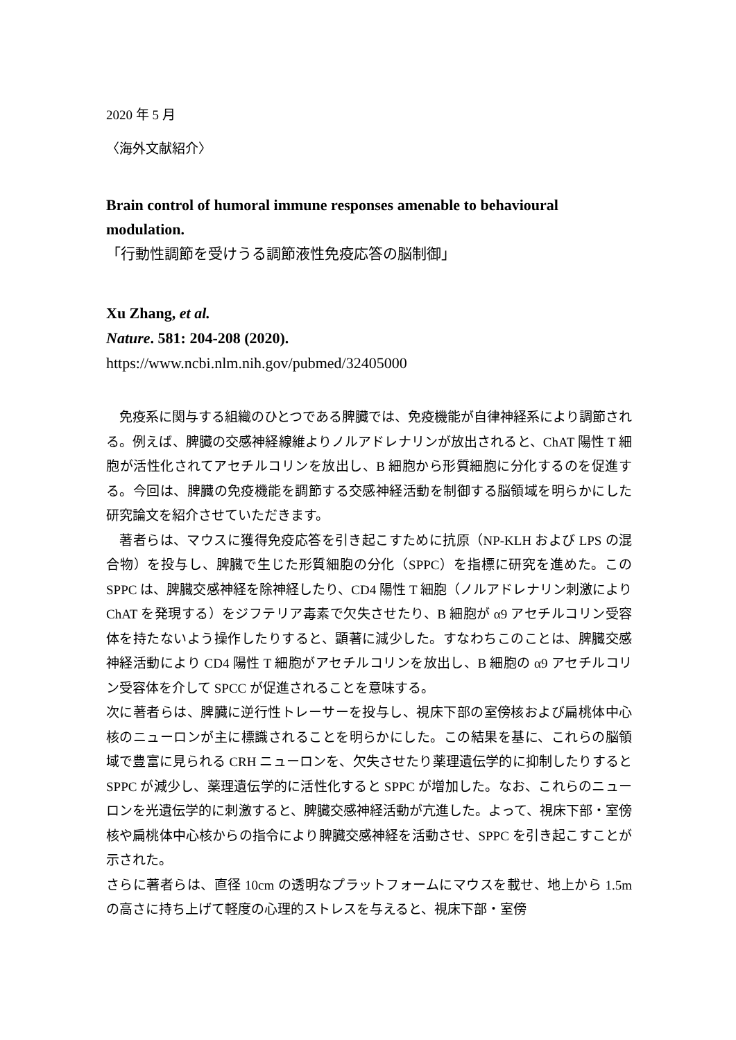2020 年 5 月
〈海外文献紹介〉
Brain control of humoral immune responses amenable to behavioural modulation.
「行動性調節を受けうる調節液性免疫応答の脳制御」
Xu Zhang, et al.
Nature. 581: 204-208 (2020).
https://www.ncbi.nlm.nih.gov/pubmed/32405000
　免疫系に関与する組織のひとつである脾臓では、免疫機能が自律神経系により調節される。例えば、脾臓の交感神経線維よりノルアドレナリンが放出されると、ChAT 陽性 T 細胞が活性化されてアセチルコリンを放出し、B 細胞から形質細胞に分化するのを促進する。今回は、脾臓の免疫機能を調節する交感神経活動を制御する脳領域を明らかにした研究論文を紹介させていただきます。
　著者らは、マウスに獲得免疫応答を引き起こすために抗原（NP-KLH および LPS の混合物）を投与し、脾臓で生じた形質細胞の分化（SPPC）を指標に研究を進めた。この SPPC は、脾臓交感神経を除神経したり、CD4 陽性 T 細胞（ノルアドレナリン刺激により ChAT を発現する）をジフテリア毒素で欠失させたり、B 細胞が α9 アセチルコリン受容体を持たないよう操作したりすると、顕著に減少した。すなわちこのことは、脾臓交感神経活動により CD4 陽性 T 細胞がアセチルコリンを放出し、B 細胞の α9 アセチルコリン受容体を介して SPCC が促進されることを意味する。
次に著者らは、脾臓に逆行性トレーサーを投与し、視床下部の室傍核および扁桃体中心核のニューロンが主に標識されることを明らかにした。この結果を基に、これらの脳領域で豊富に見られる CRH ニューロンを、欠失させたり薬理遺伝学的に抑制したりすると SPPC が減少し、薬理遺伝学的に活性化すると SPPC が増加した。なお、これらのニューロンを光遺伝学的に刺激すると、脾臓交感神経活動が亢進した。よって、視床下部・室傍核や扁桃体中心核からの指令により脾臓交感神経を活動させ、SPPC を引き起こすことが示された。
さらに著者らは、直径 10cm の透明なプラットフォームにマウスを載せ、地上から 1.5m の高さに持ち上げて軽度の心理的ストレスを与えると、視床下部・室傍